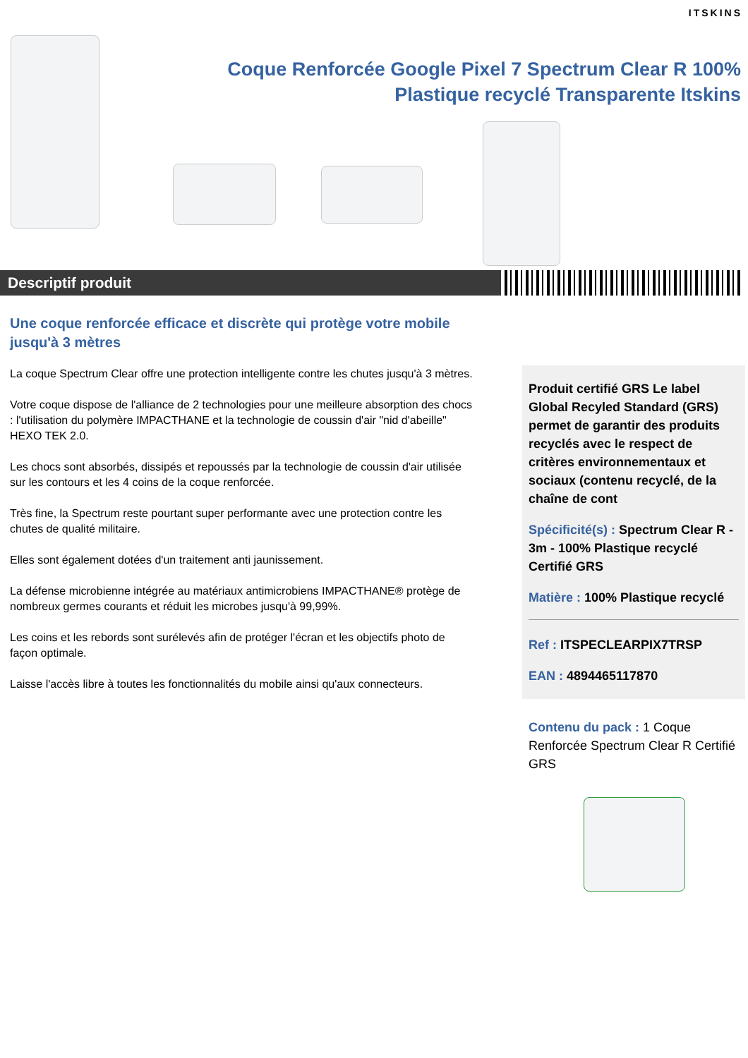ITSKINS
Coque Renforcée Google Pixel 7 Spectrum Clear R 100% Plastique recyclé Transparente Itskins
Descriptif produit
Une coque renforcée efficace et discrète qui protège votre mobile jusqu'à 3 mètres
La coque Spectrum Clear offre une protection intelligente contre les chutes jusqu'à 3 mètres.
Votre coque dispose de l'alliance de 2 technologies pour une meilleure absorption des chocs : l'utilisation du polymère IMPACTHANE et la technologie de coussin d'air "nid d'abeille" HEXO TEK 2.0.
Les chocs sont absorbés, dissipés et repoussés par la technologie de coussin d'air utilisée sur les contours et les 4 coins de la coque renforcée.
Très fine, la Spectrum reste pourtant super performante avec une protection contre les chutes de qualité militaire.
Elles sont également dotées d'un traitement anti jaunissement.
La défense microbienne intégrée au matériaux antimicrobiens IMPACTHANE® protège de nombreux germes courants et réduit les microbes jusqu'à 99,99%.
Les coins et les rebords sont surélevés afin de protéger l'écran et les objectifs photo de façon optimale.
Laisse l'accès libre à toutes les fonctionnalités du mobile ainsi qu'aux connecteurs.
Produit certifié GRS Le label Global Recyled Standard (GRS) permet de garantir des produits recyclés avec le respect de critères environnementaux et sociaux (contenu recyclé, de la chaîne de cont
Spécificité(s) : Spectrum Clear R - 3m - 100% Plastique recyclé Certifié GRS
Matière : 100% Plastique recyclé
Ref : ITSPECLEARPIX7TRSP
EAN : 4894465117870
Contenu du pack : 1 Coque Renforcée Spectrum Clear R Certifié GRS